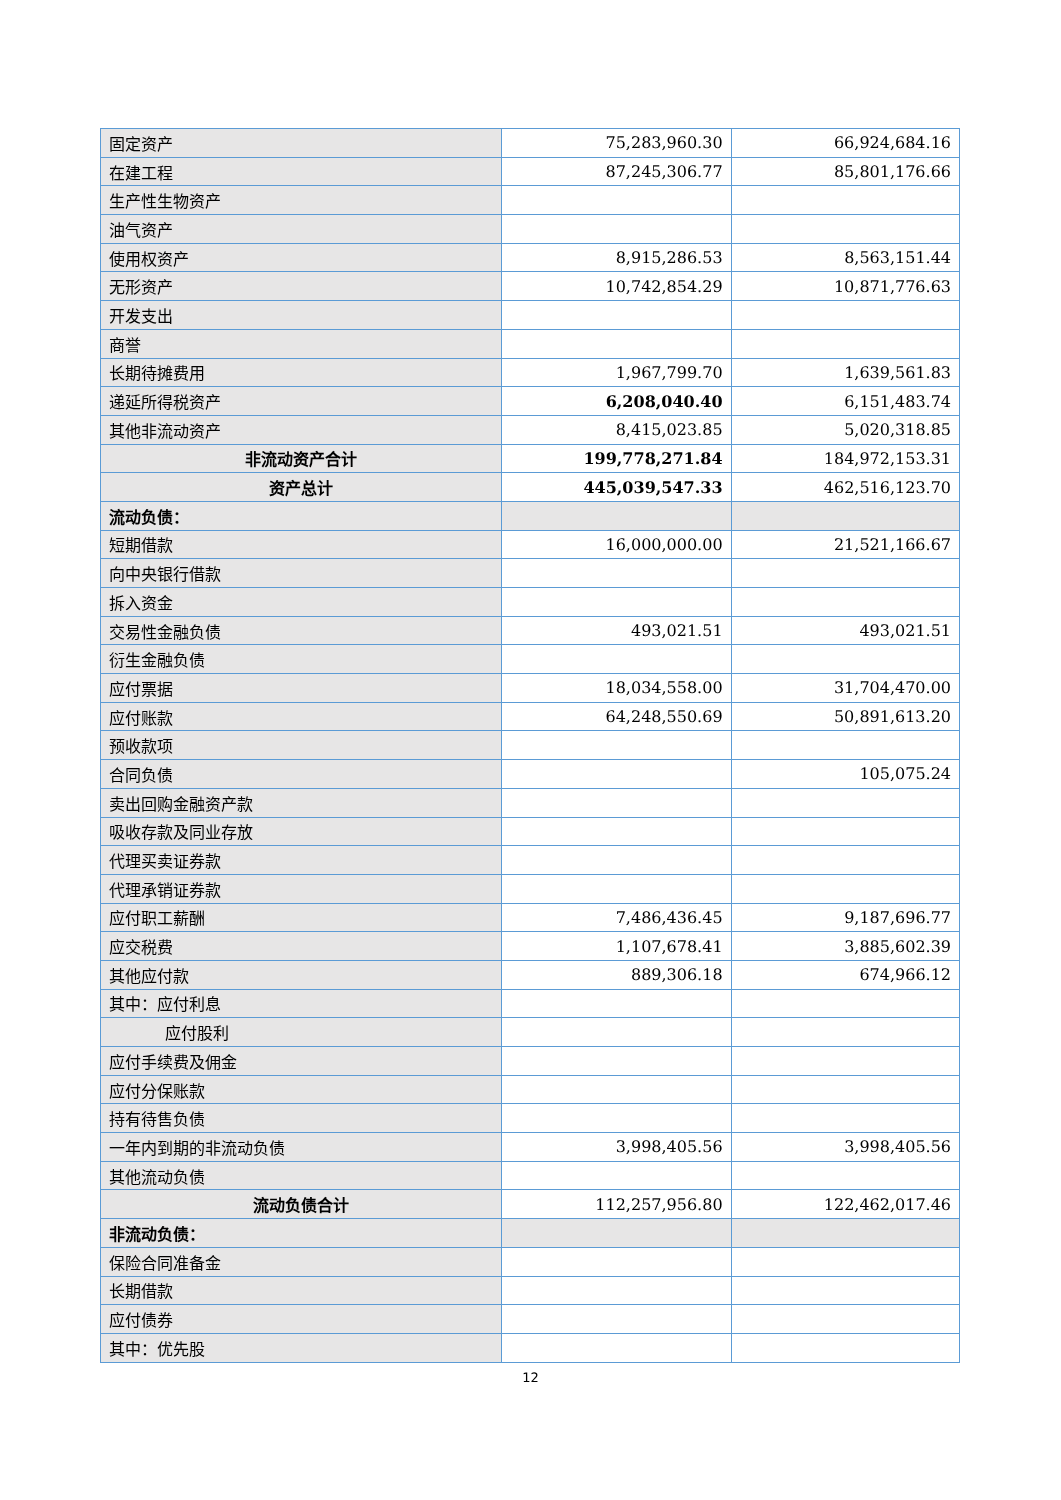| 固定资产 | 75,283,960.30 | 66,924,684.16 |
| 在建工程 | 87,245,306.77 | 85,801,176.66 |
| 生产性生物资产 | | |
| 油气资产 | | |
| 使用权资产 | 8,915,286.53 | 8,563,151.44 |
| 无形资产 | 10,742,854.29 | 10,871,776.63 |
| 开发支出 | | |
| 商誉 | | |
| 长期待摊费用 | 1,967,799.70 | 1,639,561.83 |
| 递延所得税资产 | 6,208,040.40 | 6,151,483.74 |
| 其他非流动资产 | 8,415,023.85 | 5,020,318.85 |
| 非流动资产合计 | 199,778,271.84 | 184,972,153.31 |
| 资产总计 | 445,039,547.33 | 462,516,123.70 |
| 流动负债： | | |
| 短期借款 | 16,000,000.00 | 21,521,166.67 |
| 向中央银行借款 | | |
| 拆入资金 | | |
| 交易性金融负债 | 493,021.51 | 493,021.51 |
| 衍生金融负债 | | |
| 应付票据 | 18,034,558.00 | 31,704,470.00 |
| 应付账款 | 64,248,550.69 | 50,891,613.20 |
| 预收款项 | | |
| 合同负债 | | 105,075.24 |
| 卖出回购金融资产款 | | |
| 吸收存款及同业存放 | | |
| 代理买卖证券款 | | |
| 代理承销证券款 | | |
| 应付职工薪酬 | 7,486,436.45 | 9,187,696.77 |
| 应交税费 | 1,107,678.41 | 3,885,602.39 |
| 其他应付款 | 889,306.18 | 674,966.12 |
| 其中：应付利息 | | |
| 应付股利 | | |
| 应付手续费及佣金 | | |
| 应付分保账款 | | |
| 持有待售负债 | | |
| 一年内到期的非流动负债 | 3,998,405.56 | 3,998,405.56 |
| 其他流动负债 | | |
| 流动负债合计 | 112,257,956.80 | 122,462,017.46 |
| 非流动负债： | | |
| 保险合同准备金 | | |
| 长期借款 | | |
| 应付债券 | | |
| 其中：优先股 | | |
12